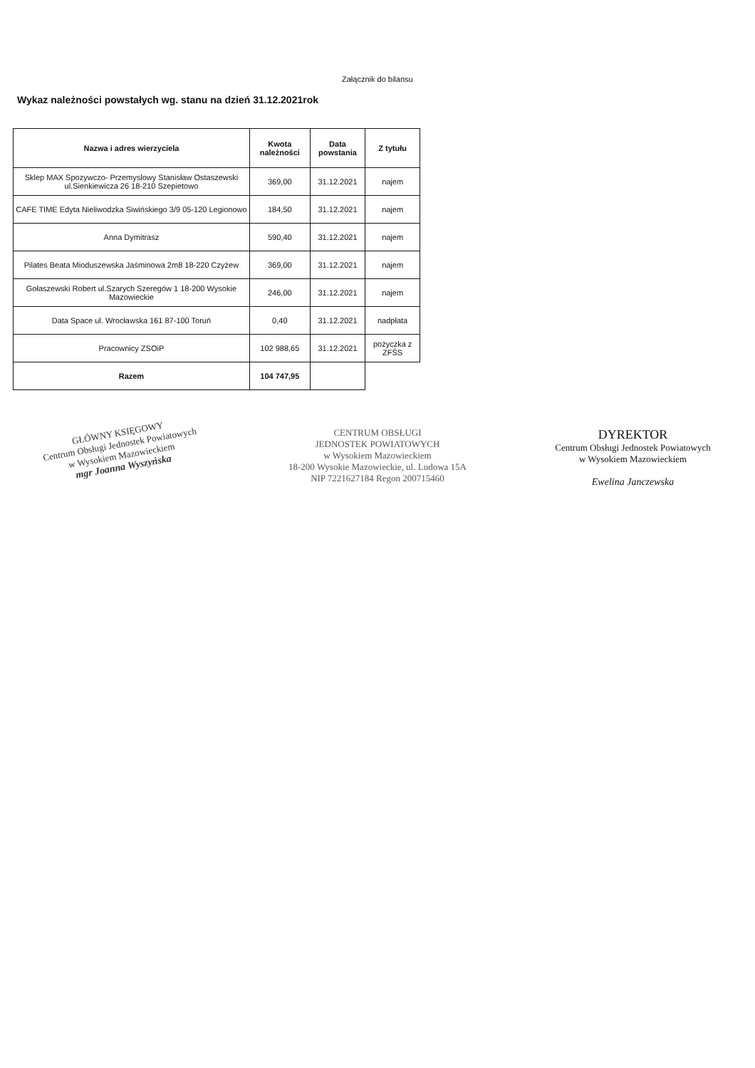Załącznik do bilansu
Wykaz należności powstałych wg. stanu na dzień 31.12.2021rok
| Nazwa i adres wierzyciela | Kwota należności | Data powstania | Z tytułu |
| --- | --- | --- | --- |
| Sklep MAX Spozywczo- Przemyslowy Stanisław Ostaszewski ul.Sienkiewicza 26 18-210 Szepietowo | 369,00 | 31.12.2021 | najem |
| CAFE TIME Edyta Nieliwodzka Siwińskiego 3/9 05-120 Legionowo | 184,50 | 31.12.2021 | najem |
| Anna Dymitrasz | 590,40 | 31.12.2021 | najem |
| Pilates Beata Mioduszewska Jaśminowa 2m8 18-220 Czyżew | 369,00 | 31.12.2021 | najem |
| Gołaszewski Robert ul.Szarych Szeregów 1 18-200 Wysokie Mazowieckie | 246,00 | 31.12.2021 | najem |
| Data Space ul. Wrocławska 161 87-100 Toruń | 0,40 | 31.12.2021 | nadpłata |
| Pracownicy ZSOiP | 102 988,65 | 31.12.2021 | pożyczka z ZFŚS |
| Razem | 104 747,95 | | |
GŁÓWNY KSIĘGOWY
Centrum Obsługi Jednostek Powiatowych
w Wysokiem Mazowieckiem
mgr Joanna Wyszyńska
CENTRUM OBSŁUGI
JEDNOSTEK POWIATOWYCH
w Wysokiem Mazowieckiem
18-200 Wysokie Mazowieckie, ul. Ludowa 15A
NIP 7221627184 Regon 200715460
DYREKTOR
Centrum Obsługi Jednostek Powiatowych
w Wysokiem Mazowieckiem
Ewelina Janczewska